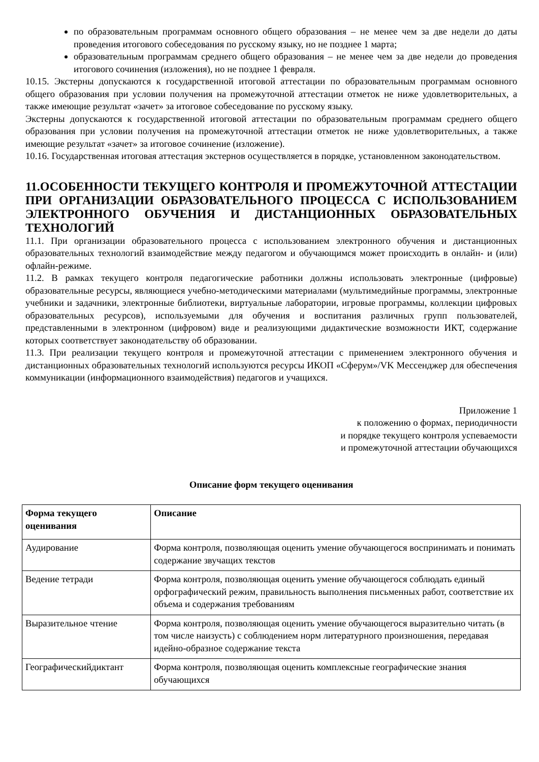по образовательным программам основного общего образования – не менее чем за две недели до даты проведения итогового собеседования по русскому языку, но не позднее 1 марта;
образовательным программам среднего общего образования – не менее чем за две недели до проведения итогового сочинения (изложения), но не позднее 1 февраля.
10.15. Экстерны допускаются к государственной итоговой аттестации по образовательным программам основного общего образования при условии получения на промежуточной аттестации отметок не ниже удовлетворительных, а также имеющие результат «зачет» за итоговое собеседование по русскому языку.
Экстерны допускаются к государственной итоговой аттестации по образовательным программам среднего общего образования при условии получения на промежуточной аттестации отметок не ниже удовлетворительных, а также имеющие результат «зачет» за итоговое сочинение (изложение).
10.16. Государственная итоговая аттестация экстернов осуществляется в порядке, установленном законодательством.
11.ОСОБЕННОСТИ ТЕКУЩЕГО КОНТРОЛЯ И ПРОМЕЖУТОЧНОЙ АТТЕСТАЦИИ ПРИ ОРГАНИЗАЦИИ ОБРАЗОВАТЕЛЬНОГО ПРОЦЕССА С ИСПОЛЬЗОВАНИЕМ ЭЛЕКТРОННОГО ОБУЧЕНИЯ И ДИСТАНЦИОННЫХ ОБРАЗОВАТЕЛЬНЫХ ТЕХНОЛОГИЙ
11.1. При организации образовательного процесса с использованием электронного обучения и дистанционных образовательных технологий взаимодействие между педагогом и обучающимся может происходить в онлайн- и (или) офлайн-режиме.
11.2. В рамках текущего контроля педагогические работники должны использовать электронные (цифровые) образовательные ресурсы, являющиеся учебно-методическими материалами (мультимедийные программы, электронные учебники и задачники, электронные библиотеки, виртуальные лаборатории, игровые программы, коллекции цифровых образовательных ресурсов), используемыми для обучения и воспитания различных групп пользователей, представленными в электронном (цифровом) виде и реализующими дидактические возможности ИКТ, содержание которых соответствует законодательству об образовании.
11.3. При реализации текущего контроля и промежуточной аттестации с применением электронного обучения и дистанционных образовательных технологий используются ресурсы ИКОП «Сферум»/VK Мессенджер для обеспечения коммуникации (информационного взаимодействия) педагогов и учащихся.
Приложение 1
к положению о формах, периодичности
и порядке текущего контроля успеваемости
и промежуточной аттестации обучающихся
Описание форм текущего оценивания
| Форма текущего оценивания | Описание |
| --- | --- |
| Аудирование | Форма контроля, позволяющая оценить умение обучающегося воспринимать и понимать содержание звучащих текстов |
| Ведение тетради | Форма контроля, позволяющая оценить умение обучающегося соблюдать единый орфографический режим, правильность выполнения письменных работ, соответствие их объема и содержания требованиям |
| Выразительное чтение | Форма контроля, позволяющая оценить умение обучающегося выразительно читать (в том числе наизусть) с соблюдением норм литературного произношения, передавая идейно-образное содержание текста |
| Географическийдиктант | Форма контроля, позволяющая оценить комплексные географические знания обучающихся |